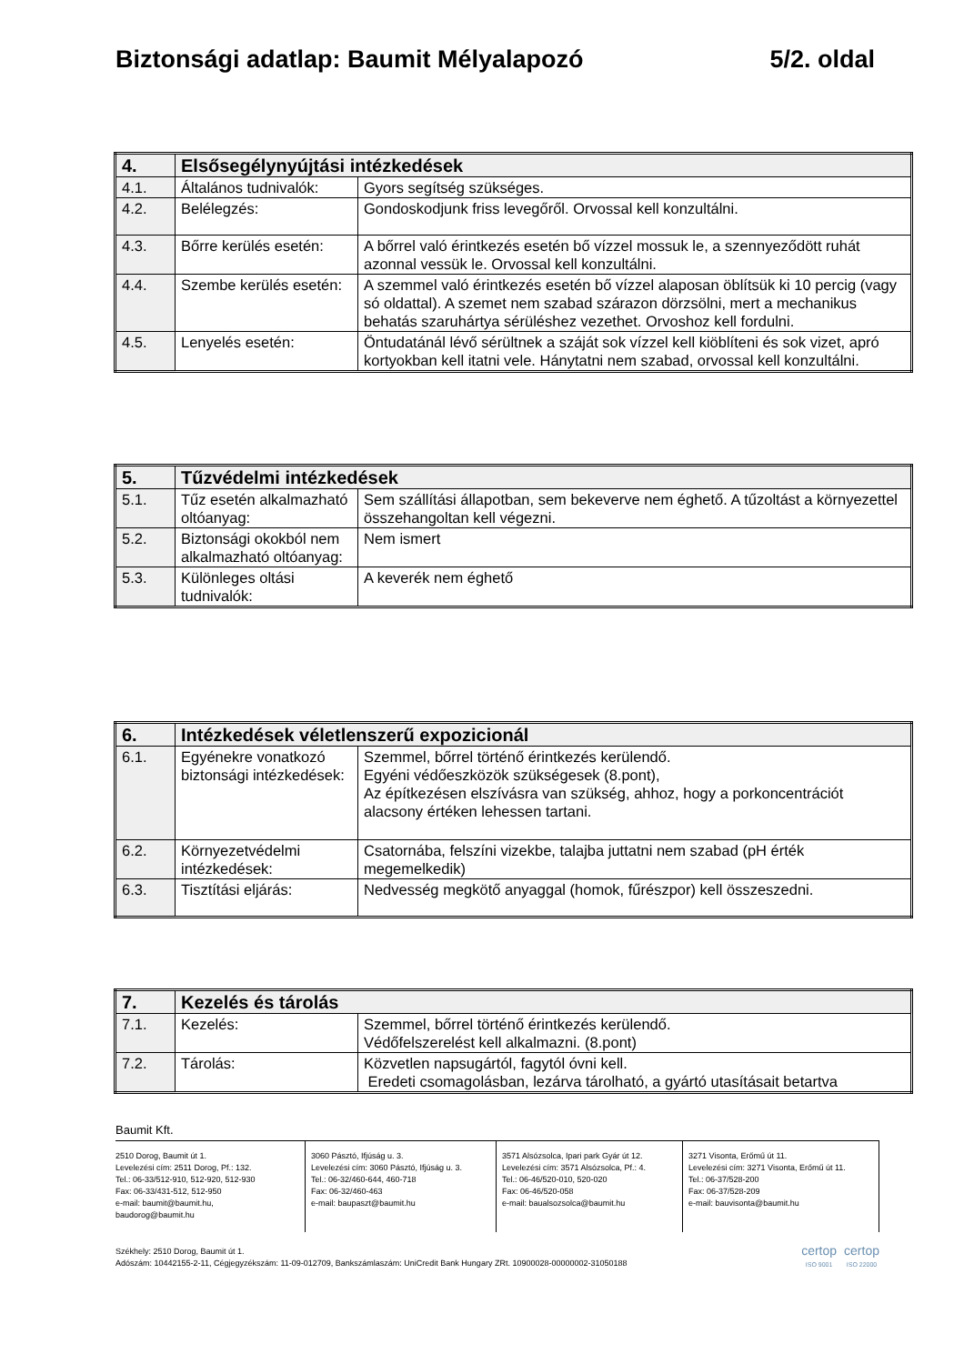Biztonsági adatlap: Baumit Mélyalapozó 5/2. oldal
| 4. | Elsősegélynyújtási intézkedések | |
| --- | --- | --- |
| 4.1. | Általános tudnivalók: | Gyors segítség szükséges. |
| 4.2. | Belélegzés: | Gondoskodjunk friss levegőről. Orvossal kell konzultálni. |
| 4.3. | Bőrre kerülés esetén: | A bőrrel való érintkezés esetén bő vízzel mossuk le, a szennyeződött ruhát azonnal vessük le. Orvossal kell konzultálni. |
| 4.4. | Szembe kerülés esetén: | A szemmel való érintkezés esetén bő vízzel alaposan öblítsük ki 10 percig (vagy só oldattal). A szemet nem szabad szárazon dörzsölni, mert a mechanikus behatás szaruhártya sérüléshez vezethet. Orvoshoz kell fordulni. |
| 4.5. | Lenyelés esetén: | Öntudatánál lévő sérültnek a száját sok vízzel kell kiöblíteni és sok vizet, apró kortyokban kell itatni vele. Hánytatni nem szabad, orvossal kell konzultálni. |
| 5. | Tűzvédelmi intézkedések | |
| --- | --- | --- |
| 5.1. | Tűz esetén alkalmazható oltóanyag: | Sem szállítási állapotban, sem bekeverve nem éghető. A tűzoltást a környezettel összehangoltan kell végezni. |
| 5.2. | Biztonsági okokból nem alkalmazható oltóanyag: | Nem ismert |
| 5.3. | Különleges oltási tudnivalók: | A keverék nem éghető |
| 6. | Intézkedések véletlenszerű expozicionál | |
| --- | --- | --- |
| 6.1. | Egyénekre vonatkozó biztonsági intézkedések: | Szemmel, bőrrel történő érintkezés kerülendő. Egyéni védőeszközök szükségesek (8.pont), Az építkezésen elszívásra van szükség, ahhoz, hogy a porkoncentrációt alacsony értéken lehessen tartani. |
| 6.2. | Környezetvédelmi intézkedések: | Csatornába, felszíni vizekbe, talajba juttatni nem szabad (pH érték megemelkedik) |
| 6.3. | Tisztítási eljárás: | Nedvesség megkötő anyaggal (homok, fűrészpor) kell összeszedni. |
| 7. | Kezelés és tárolás | |
| --- | --- | --- |
| 7.1. | Kezelés: | Szemmel, bőrrel történő érintkezés kerülendő. Védőfelszerelést kell alkalmazni. (8.pont) |
| 7.2. | Tárolás: | Közvetlen napsugártól, fagytól óvni kell. Eredeti csomagolásban, lezárva tárolható, a gyártó utasításait betartva |
Baumit Kft.
2510 Dorog, Baumit út 1.
Levelezési cím: 2511 Dorog, Pf.: 132.
Tel.: 06-33/512-910, 512-920, 512-930
Fax: 06-33/431-512, 512-950
e-mail: baumit@baumit.hu,
baudorog@baumit.hu
3060 Pásztó, Ifjúság u. 3.
Levelezési cím: 3060 Pásztó, Ifjúság u. 3.
Tel.: 06-32/460-644, 460-718
Fax: 06-32/460-463
e-mail: baupaszt@baumit.hu
3571 Alsózsolca, Ipari park Gyár út 12.
Levelezési cím: 3571 Alsózsolca, Pf.: 4.
Tel.: 06-46/520-010, 520-020
Fax: 06-46/520-058
e-mail: baualsozsolca@baumit.hu
3271 Visonta, Erőmű út 11.
Levelezési cím: 3271 Visonta, Erőmű út 11.
Tel.: 06-37/528-200
Fax: 06-37/528-209
e-mail: bauvisonta@baumit.hu
Székhely: 2510 Dorog, Baumit út 1.
Adószám: 10442155-2-11, Cégjegyzékszám: 11-09-012709, Bankszámlaszám: UniCredit Bank Hungary ZRt. 10900028-00000002-31050188
certop
ISO 9001
certop
ISO 22000